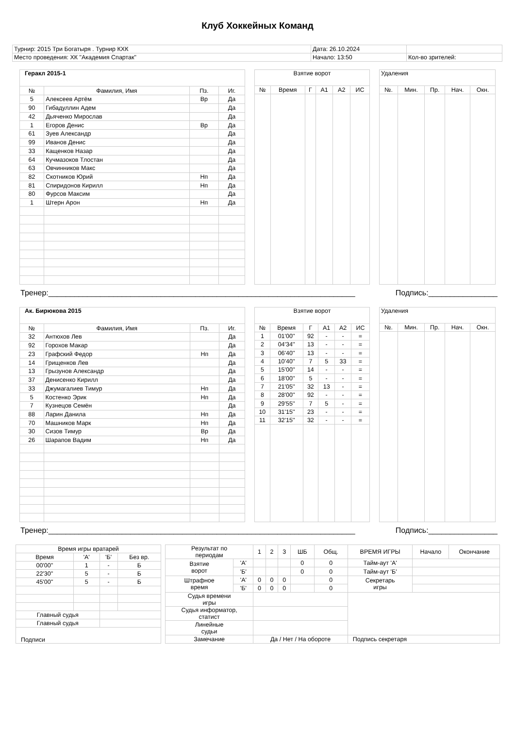Клуб Хоккейных Команд
| Турнир: 2015 Три Богатыря . Турнир КХК | Дата: 26.10.2024 | |
| Место проведения: ХК "Академия Спартак" | Начало: 13:50 | Кол-во зрителей: |
| Геракл 2015-1 | | | |
| --- | --- | --- | --- |
| № | Фамилия, Имя | Пз. | Иг. |
| 5 | Алексеев Артём | Вр | Да |
| 90 | Гибадуллин Адем | | Да |
| 42 | Дьяченко Мирослав | | Да |
| 1 | Егоров Денис | Вр | Да |
| 61 | Зуев Александр | | Да |
| 99 | Иванов Денис | | Да |
| 33 | Кащенков Назар | | Да |
| 64 | Кучмазоков Тлостан | | Да |
| 63 | Овчинников Макс | | Да |
| 82 | Скотников Юрий | Нп | Да |
| 81 | Спиридонов Кирилл | Нп | Да |
| 80 | Фурсов Максим | | Да |
| 1 | Штерн Арон | Нп | Да |
| Взятие ворот | | | | | |
| --- | --- | --- | --- | --- | --- |
| № | Время | Г | А1 | А2 | ИС |
| Удаления | | | | |
| --- | --- | --- | --- | --- |
| №. | Мин. | Пр. | Нач. | Окн. |
Тренер:_______________________________________________________________________ Подпись:________________
| Ак. Бирюкова 2015 | | | |
| --- | --- | --- | --- |
| № | Фамилия, Имя | Пз. | Иг. |
| 32 | Антюхов Лев | | Да |
| 92 | Горохов Макар | | Да |
| 23 | Графский Федор | Нп | Да |
| 14 | Грищенков Лев | | Да |
| 13 | Грызунов Александр | | Да |
| 37 | Денисенко Кирилл | | Да |
| 33 | Джумагалиев Тимур | Нп | Да |
| 5 | Костенко Эрик | Нп | Да |
| 7 | Кузнецов Семён | | Да |
| 88 | Ларин Данила | Нп | Да |
| 70 | Машников Марк | Нп | Да |
| 30 | Сизов Тимур | Вр | Да |
| 26 | Шарапов Вадим | Нп | Да |
| Взятие ворот | | | | | |
| --- | --- | --- | --- | --- | --- |
| № | Время | Г | А1 | А2 | ИС |
| 1 | 01'00'' | 92 | - | - | = |
| 2 | 04'34'' | 13 | - | - | = |
| 3 | 06'40'' | 13 | - | - | = |
| 4 | 10'40'' | 7 | 5 | 33 | = |
| 5 | 15'00'' | 14 | - | - | = |
| 6 | 18'00'' | 5 | - | - | = |
| 7 | 21'05'' | 32 | 13 | - | = |
| 8 | 28'00'' | 92 | - | - | = |
| 9 | 29'55'' | 7 | 5 | - | = |
| 10 | 31'15'' | 23 | - | - | = |
| 11 | 32'15'' | 32 | - | - | = |
| Удаления | | | | |
| --- | --- | --- | --- | --- |
| №. | Мин. | Пр. | Нач. | Окн. |
Тренер:_______________________________________________________________________ Подпись:________________
| Время игры вратарей | | | |
| Время | 'А' | 'Б' | Без вр. |
| 00'00'' | 1 | - | Б |
| 22'30'' | 5 | - | Б |
| 45'00'' | 5 | - | Б |
| Главный судья | | | |
| Главный судья | | | |
| Подписи | | | |
| Результат по периодам | | 1 | 2 | 3 | ШБ | Общ. | ВРЕМЯ ИГРЫ | Начало | Окончание |
| Взятие ворот | 'А' | | | | 0 | 0 | Тайм-аут 'А' | | |
| | 'Б' | | | | 0 | 0 | Тайм-аут 'Б' | | |
| Штрафное время | 'А' | 0 | 0 | 0 | | 0 | Секретарь игры | | |
| | 'Б' | 0 | 0 | 0 | | 0 | | | |
| Судья времени игры | | | | | | | | | |
| Судья информатор, статист | | | | | | | | | |
| Линейные судьи | | | | | | | | | |
| Замечание | | Да / Нет / На обороте | | | | | Подпись секретаря | | |